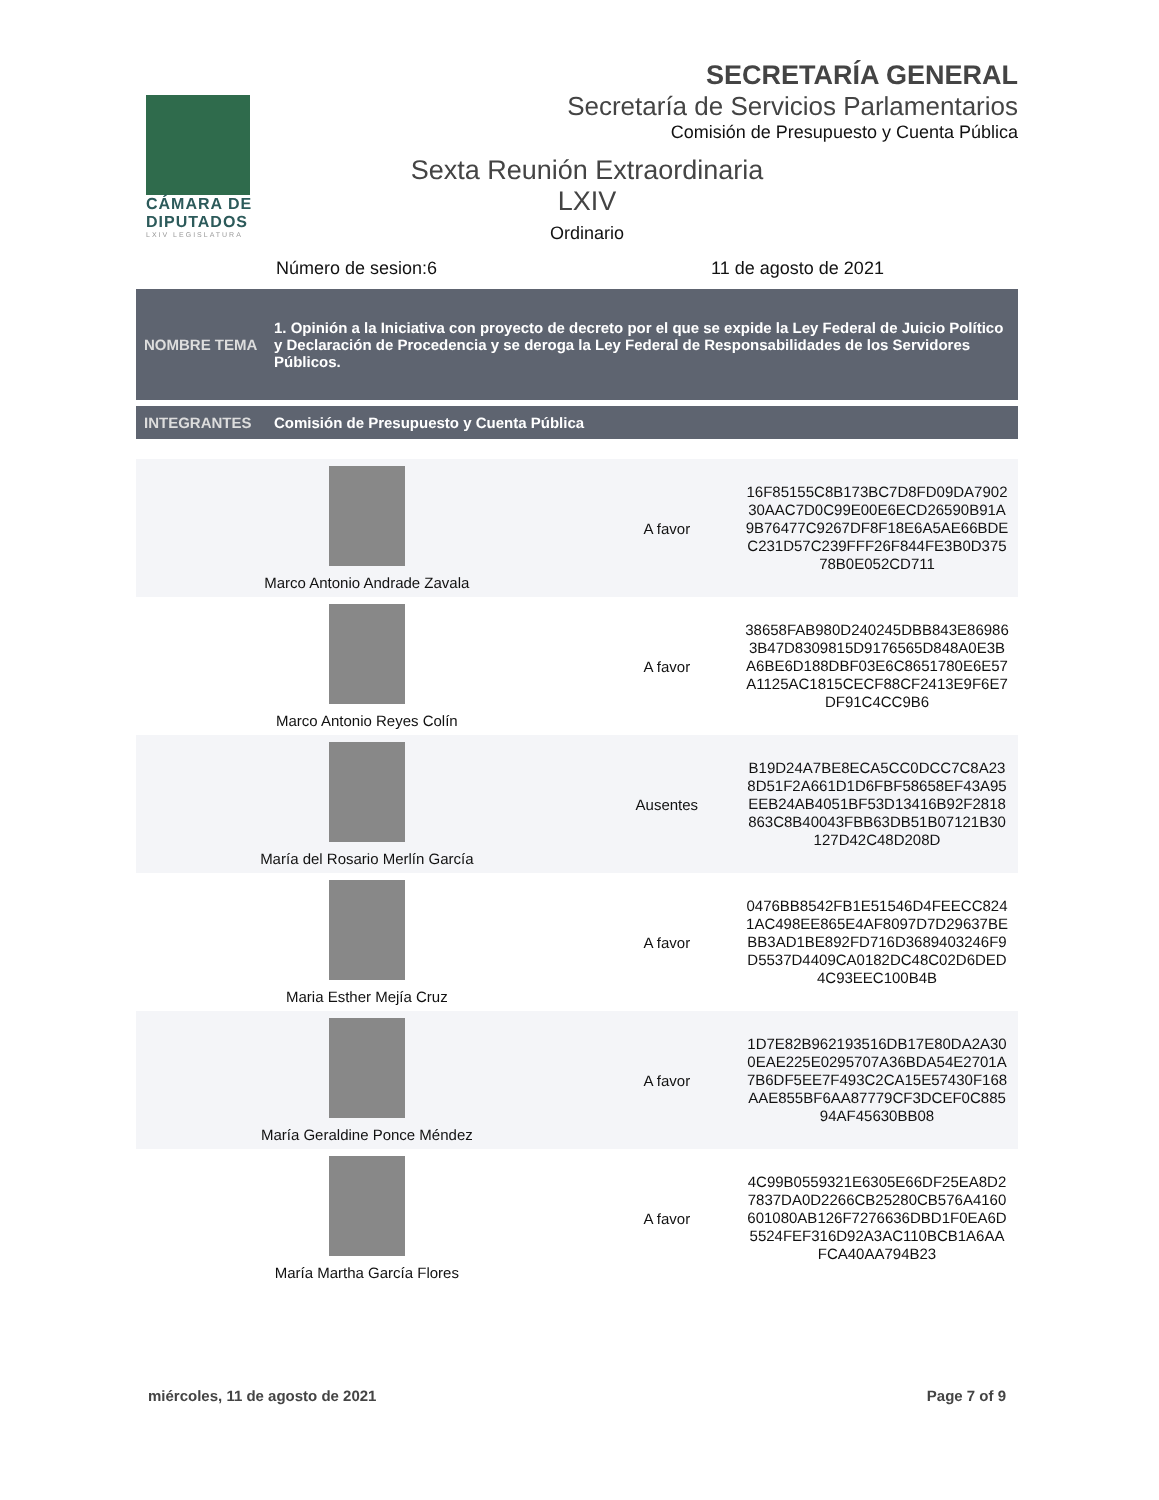CÁMARA DE
DIPUTADOS
LXIV LEGISLATURA
SECRETARÍA GENERAL
Secretaría de Servicios Parlamentarios
Comisión de Presupuesto y Cuenta Pública
Sexta Reunión Extraordinaria
LXIV
Ordinario
Número de sesion:6 11 de agosto de 2021
NOMBRE TEMA
1. Opinión a la Iniciativa con proyecto de decreto por el que se expide la Ley Federal de Juicio Político y Declaración de Procedencia y se deroga la Ley Federal de Responsabilidades de los Servidores Públicos.
INTEGRANTES Comisión de Presupuesto y Cuenta Pública
| Marco Antonio Andrade Zavala | A favor | 16F85155C8B173BC7D8FD09DA7902 30AAC7D0C99E00E6ECD26590B91A 9B76477C9267DF8F18E6A5AE66BDE C231D57C239FFF26F844FE3B0D375 78B0E052CD711 |
| Marco Antonio Reyes Colín | A favor | 38658FAB980D240245DBB843E86986 3B47D8309815D9176565D848A0E3B A6BE6D188DBF03E6C8651780E6E57 A1125AC1815CECF88CF2413E9F6E7 DF91C4CC9B6 |
| María del Rosario Merlín García | Ausentes | B19D24A7BE8ECA5CC0DCC7C8A23 8D51F2A661D1D6FBF58658EF43A95 EEB24AB4051BF53D13416B92F2818 863C8B40043FBB63DB51B07121B30 127D42C48D208D |
| Maria Esther Mejía Cruz | A favor | 0476BB8542FB1E51546D4FEECC824 1AC498EE865E4AF8097D7D29637BE BB3AD1BE892FD716D3689403246F9 D5537D4409CA0182DC48C02D6DED 4C93EEC100B4B |
| María Geraldine Ponce Méndez | A favor | 1D7E82B962193516DB17E80DA2A30 0EAE225E0295707A36BDA54E2701A 7B6DF5EE7F493C2CA15E57430F168 AAE855BF6AA87779CF3DCEF0C885 94AF45630BB08 |
| María Martha García Flores | A favor | 4C99B0559321E6305E66DF25EA8D2 7837DA0D2266CB25280CB576A4160 601080AB126F7276636DBD1F0EA6D 5524FEF316D92A3AC110BCB1A6AA FCA40AA794B23 |
miércoles, 11 de agosto de 2021 Page 7 of 9